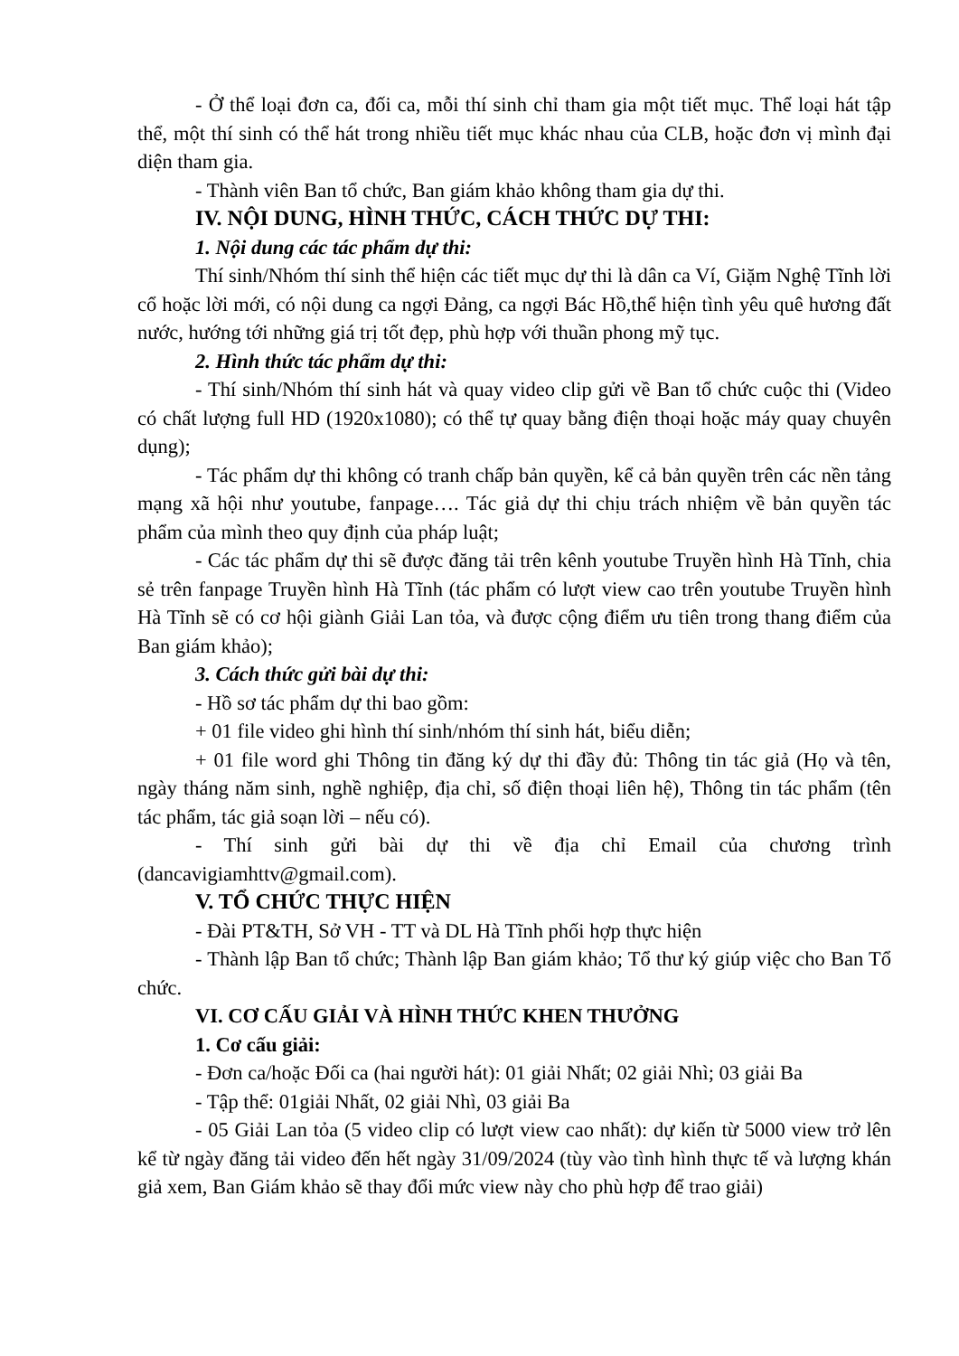- Ở thể loại đơn ca, đối ca, mỗi thí sinh chỉ tham gia một tiết mục. Thể loại hát tập thể, một thí sinh có thể hát trong nhiều tiết mục khác nhau của CLB, hoặc đơn vị mình đại diện tham gia.
- Thành viên Ban tổ chức, Ban giám khảo không tham gia dự thi.
IV. NỘI DUNG, HÌNH THỨC, CÁCH THỨC DỰ THI:
1. Nội dung các tác phẩm dự thi:
Thí sinh/Nhóm thí sinh thể hiện các tiết mục dự thi là dân ca Ví, Giặm Nghệ Tĩnh lời cổ hoặc lời mới, có nội dung ca ngợi Đảng, ca ngợi Bác Hồ,thể hiện tình yêu quê hương đất nước, hướng tới những giá trị tốt đẹp, phù hợp với thuần phong mỹ tục.
2. Hình thức tác phẩm dự thi:
- Thí sinh/Nhóm thí sinh hát và quay video clip gửi về Ban tổ chức cuộc thi (Video có chất lượng full HD (1920x1080); có thể tự quay bằng điện thoại hoặc máy quay chuyên dụng);
- Tác phẩm dự thi không có tranh chấp bản quyền, kể cả bản quyền trên các nền tảng mạng xã hội như youtube, fanpage…. Tác giả dự thi chịu trách nhiệm về bản quyền tác phẩm của mình theo quy định của pháp luật;
- Các tác phẩm dự thi sẽ được đăng tải trên kênh youtube Truyền hình Hà Tĩnh, chia sẻ trên fanpage Truyền hình Hà Tĩnh (tác phẩm có lượt view cao trên youtube Truyền hình Hà Tĩnh sẽ có cơ hội giành Giải Lan tỏa, và được cộng điểm ưu tiên trong thang điểm của Ban giám khảo);
3. Cách thức gửi bài dự thi:
- Hồ sơ tác phẩm dự thi bao gồm:
+ 01 file video ghi hình thí sinh/nhóm thí sinh hát, biểu diễn;
+ 01 file word ghi Thông tin đăng ký dự thi đầy đủ: Thông tin tác giả (Họ và tên, ngày tháng năm sinh, nghề nghiệp, địa chỉ, số điện thoại liên hệ), Thông tin tác phẩm (tên tác phẩm, tác giả soạn lời – nếu có).
- Thí sinh gửi bài dự thi về địa chỉ Email của chương trình (dancavigiamhttv@gmail.com).
V. TỔ CHỨC THỰC HIỆN
- Đài PT&TH, Sở VH - TT và DL Hà Tĩnh phối hợp thực hiện
- Thành lập Ban tổ chức; Thành lập Ban giám khảo; Tổ thư ký giúp việc cho Ban Tổ chức.
VI. CƠ CẤU GIẢI VÀ HÌNH THỨC KHEN THƯỞNG
1. Cơ cấu giải:
- Đơn ca/hoặc Đối ca (hai người hát): 01 giải Nhất; 02 giải Nhì; 03 giải Ba
- Tập thể: 01giải Nhất, 02 giải Nhì, 03 giải Ba
- 05 Giải Lan tỏa (5 video clip có lượt view cao nhất): dự kiến từ 5000 view trở lên kể từ ngày đăng tải video đến hết ngày 31/09/2024 (tùy vào tình hình thực tế và lượng khán giả xem, Ban Giám khảo sẽ thay đổi mức view này cho phù hợp để trao giải)